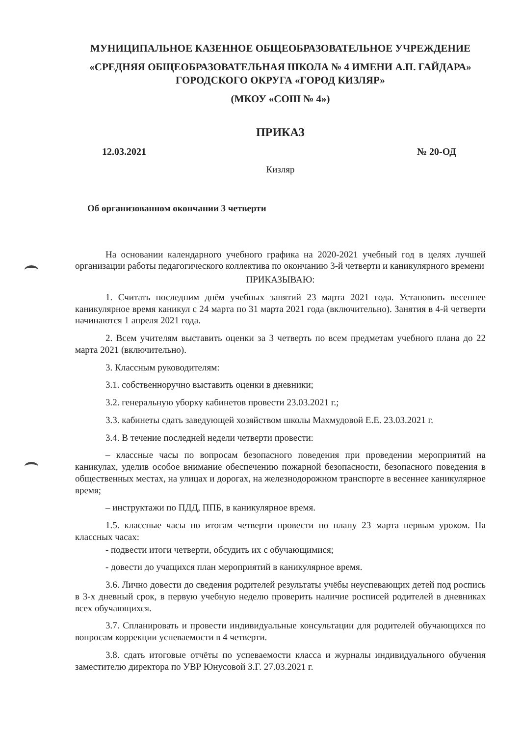МУНИЦИПАЛЬНОЕ КАЗЕННОЕ ОБЩЕОБРАЗОВАТЕЛЬНОЕ УЧРЕЖДЕНИЕ
«СРЕДНЯЯ ОБЩЕОБРАЗОВАТЕЛЬНАЯ ШКОЛА № 4 ИМЕНИ А.П. ГАЙДАРА»
ГОРОДСКОГО ОКРУГА «ГОРОД КИЗЛЯР»
(МКОУ «СОШ № 4»)
ПРИКАЗ
12.03.2021 № 20-ОД
Кизляр
Об организованном окончании 3 четверти
На основании календарного учебного графика на 2020-2021 учебный год в целях лучшей организации работы педагогического коллектива по окончанию 3-й четверти и каникулярного времени
ПРИКАЗЫВАЮ:
1. Считать последним днём учебных занятий 23 марта 2021 года. Установить весеннее каникулярное время каникул с 24 марта по 31 марта 2021 года (включительно). Занятия в 4-й четверти начинаются 1 апреля 2021 года.
2. Всем учителям выставить оценки за 3 четверть по всем предметам учебного плана до 22 марта 2021 (включительно).
3. Классным руководителям:
3.1. собственноручно выставить оценки в дневники;
3.2. генеральную уборку кабинетов провести 23.03.2021 г.;
3.3. кабинеты сдать заведующей хозяйством школы Махмудовой Е.Е. 23.03.2021 г.
3.4. В течение последней недели четверти провести:
– классные часы по вопросам безопасного поведения при проведении мероприятий на каникулах, уделив особое внимание обеспечению пожарной безопасности, безопасного поведения в общественных местах, на улицах и дорогах, на железнодорожном транспорте в весеннее каникулярное время;
– инструктажи по ПДД, ППБ, в каникулярное время.
1.5. классные часы по итогам четверти провести по плану 23 марта первым уроком. На классных часах:
- подвести итоги четверти, обсудить их с обучающимися;
- довести до учащихся план мероприятий в каникулярное время.
3.6. Лично довести до сведения родителей результаты учёбы неуспевающих детей под роспись в 3-х дневный срок, в первую учебную неделю проверить наличие росписей родителей в дневниках всех обучающихся.
3.7. Спланировать и провести индивидуальные консультации для родителей обучающихся по вопросам коррекции успеваемости в 4 четверти.
3.8. сдать итоговые отчёты по успеваемости класса и журналы индивидуального обучения заместителю директора по УВР Юнусовой З.Г. 27.03.2021 г.